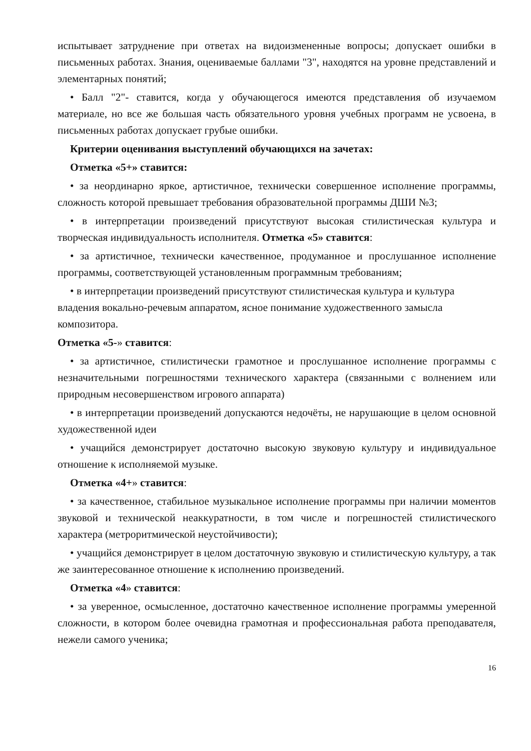испытывает затруднение при ответах на видоизмененные вопросы; допускает ошибки в письменных работах. Знания, оцениваемые баллами "3", находятся на уровне представлений и элементарных понятий;
• Балл "2"- ставится, когда у обучающегося имеются представления об изучаемом материале, но все же большая часть обязательного уровня учебных программ не усвоена, в письменных работах допускает грубые ошибки.
Критерии оценивания выступлений обучающихся на зачетах:
Отметка «5+» ставится:
• за неординарно яркое, артистичное, технически совершенное исполнение программы, сложность которой превышает требования образовательной программы ДШИ №3;
• в интерпретации произведений присутствуют высокая стилистическая культура и творческая индивидуальность исполнителя. Отметка «5» ставится:
• за артистичное, технически качественное, продуманное и прослушанное исполнение программы, соответствующей установленным программным требованиям;
• в интерпретации произведений присутствуют стилистическая культура и культура владения вокально-речевым аппаратом, ясное понимание художественного замысла композитора.
Отметка «5-» ставится:
• за артистичное, стилистически грамотное и прослушанное исполнение программы с незначительными погрешностями технического характера (связанными с волнением или природным несовершенством игрового аппарата)
• в интерпретации произведений допускаются недочёты, не нарушающие в целом основной художественной идеи
• учащийся демонстрирует достаточно высокую звуковую культуру и индивидуальное отношение к исполняемой музыке.
Отметка «4+» ставится:
• за качественное, стабильное музыкальное исполнение программы при наличии моментов звуковой и технической неаккуратности, в том числе и погрешностей стилистического характера (метроритмической неустойчивости);
• учащийся демонстрирует в целом достаточную звуковую и стилистическую культуру, а так же заинтересованное отношение к исполнению произведений.
Отметка «4» ставится:
• за уверенное, осмысленное, достаточно качественное исполнение программы умеренной сложности, в котором более очевидна грамотная и профессиональная работа преподавателя, нежели самого ученика;
16